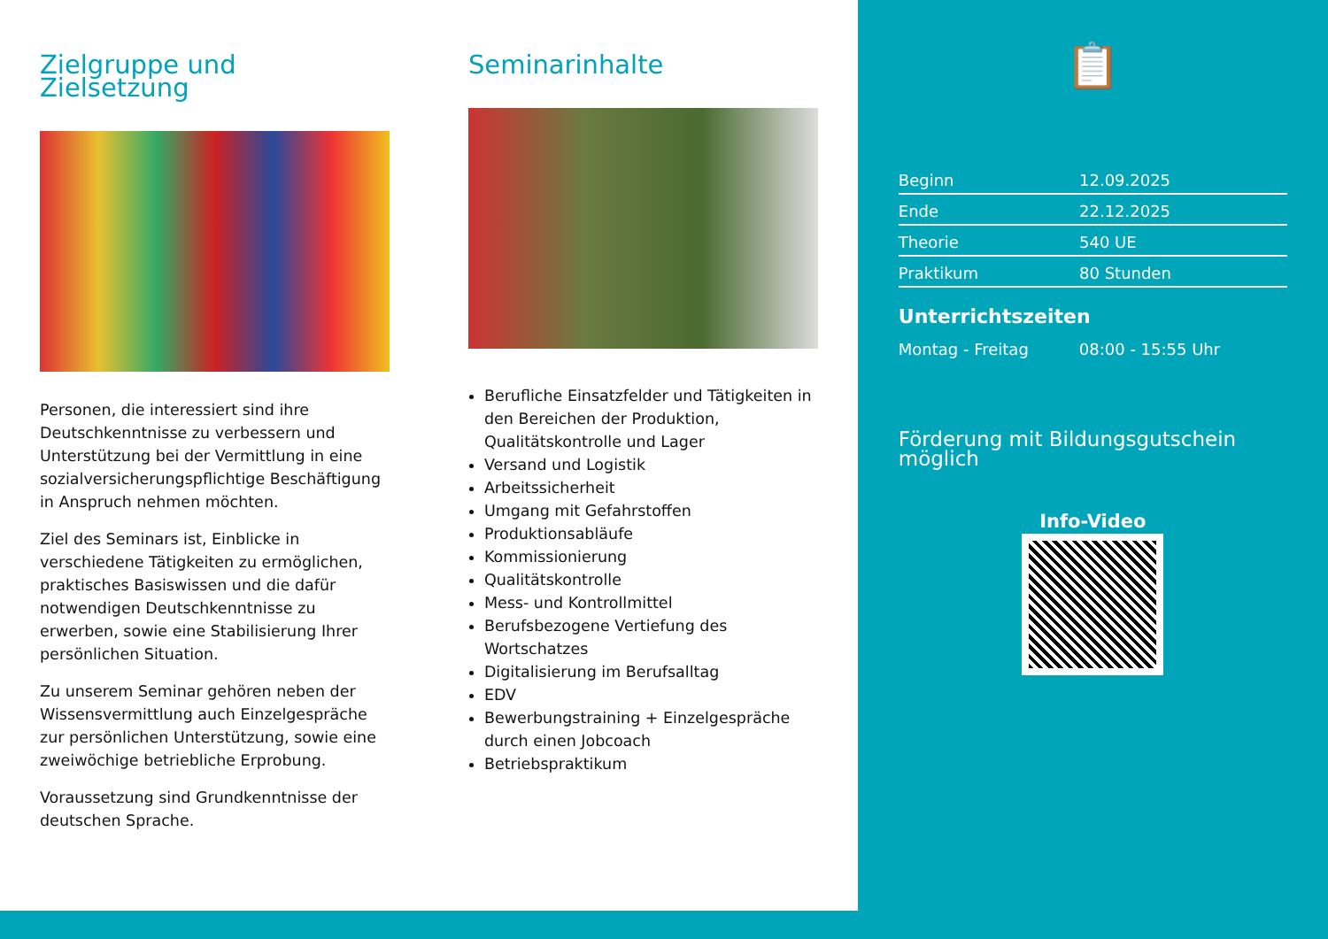Zielgruppe und Zielsetzung
Personen, die interessiert sind ihre Deutschkenntnisse zu verbessern und Unterstützung bei der Vermittlung in eine sozialversicherungspflichtige Beschäftigung in Anspruch nehmen möchten.
Ziel des Seminars ist, Einblicke in verschiedene Tätigkeiten zu ermöglichen, praktisches Basiswissen und die dafür notwendigen Deutschkenntnisse zu erwerben, sowie eine Stabilisierung Ihrer persönlichen Situation.
Zu unserem Seminar gehören neben der Wissensvermittlung auch Einzelgespräche zur persönlichen Unterstützung, sowie eine zweiwöchige betriebliche Erprobung.
Voraussetzung sind Grundkenntnisse der deutschen Sprache.
Seminarinhalte
Berufliche Einsatzfelder und Tätigkeiten in den Bereichen der Produktion, Qualitätskontrolle und Lager
Versand und Logistik
Arbeitssicherheit
Umgang mit Gefahrstoffen
Produktionsabläufe
Kommissionierung
Qualitätskontrolle
Mess- und Kontrollmittel
Berufsbezogene Vertiefung des Wortschatzes
Digitalisierung im Berufsalltag
EDV
Bewerbungstraining + Einzelgespräche durch einen Jobcoach
Betriebspraktikum
📋
| Beginn | 12.09.2025 |
| Ende | 22.12.2025 |
| Theorie | 540 UE |
| Praktikum | 80 Stunden |
Unterrichtszeiten
Montag - Freitag 08:00 - 15:55 Uhr
Förderung mit Bildungsgutschein möglich
Info-Video